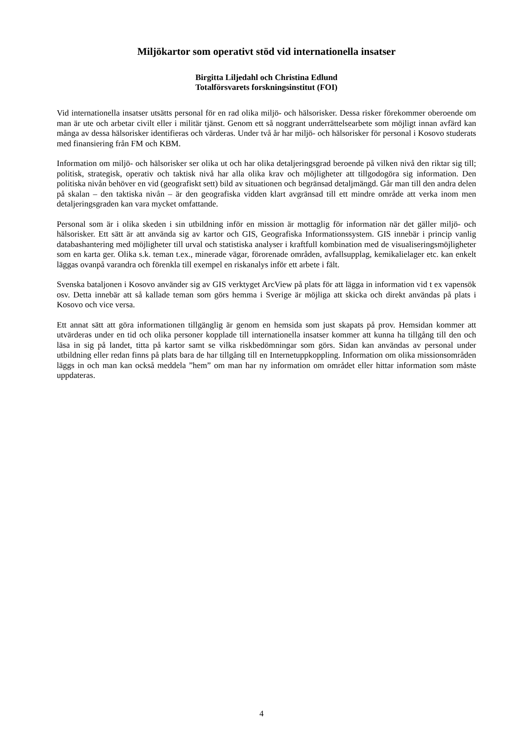Miljökartor som operativt stöd vid internationella insatser
Birgitta Liljedahl och Christina Edlund
Totalförsvarets forskningsinstitut (FOI)
Vid internationella insatser utsätts personal för en rad olika miljö- och hälsorisker. Dessa risker förekommer oberoende om man är ute och arbetar civilt eller i militär tjänst. Genom ett så noggrant underrättelsearbete som möjligt innan avfärd kan många av dessa hälsorisker identifieras och värderas. Under två år har miljö- och hälsorisker för personal i Kosovo studerats med finansiering från FM och KBM.
Information om miljö- och hälsorisker ser olika ut och har olika detaljeringsgrad beroende på vilken nivå den riktar sig till; politisk, strategisk, operativ och taktisk nivå har alla olika krav och möjligheter att tillgodogöra sig information. Den politiska nivån behöver en vid (geografiskt sett) bild av situationen och begränsad detaljmängd. Går man till den andra delen på skalan – den taktiska nivån – är den geografiska vidden klart avgränsad till ett mindre område att verka inom men detaljeringsgraden kan vara mycket omfattande.
Personal som är i olika skeden i sin utbildning inför en mission är mottaglig för information när det gäller miljö- och hälsorisker. Ett sätt är att använda sig av kartor och GIS, Geografiska Informationssystem. GIS innebär i princip vanlig databashantering med möjligheter till urval och statistiska analyser i kraftfull kombination med de visualiseringsmöjligheter som en karta ger. Olika s.k. teman t.ex., minerade vägar, förorenade områden, avfallsupplag, kemikalielager etc. kan enkelt läggas ovanpå varandra och förenkla till exempel en riskanalys inför ett arbete i fält.
Svenska bataljonen i Kosovo använder sig av GIS verktyget ArcView på plats för att lägga in information vid t ex vapensök osv. Detta innebär att så kallade teman som görs hemma i Sverige är möjliga att skicka och direkt användas på plats i Kosovo och vice versa.
Ett annat sätt att göra informationen tillgänglig är genom en hemsida som just skapats på prov. Hemsidan kommer att utvärderas under en tid och olika personer kopplade till internationella insatser kommer att kunna ha tillgång till den och läsa in sig på landet, titta på kartor samt se vilka riskbedömningar som görs. Sidan kan användas av personal under utbildning eller redan finns på plats bara de har tillgång till en Internetuppkoppling. Information om olika missionsområden läggs in och man kan också meddela ”hem” om man har ny information om området eller hittar information som måste uppdateras.
4